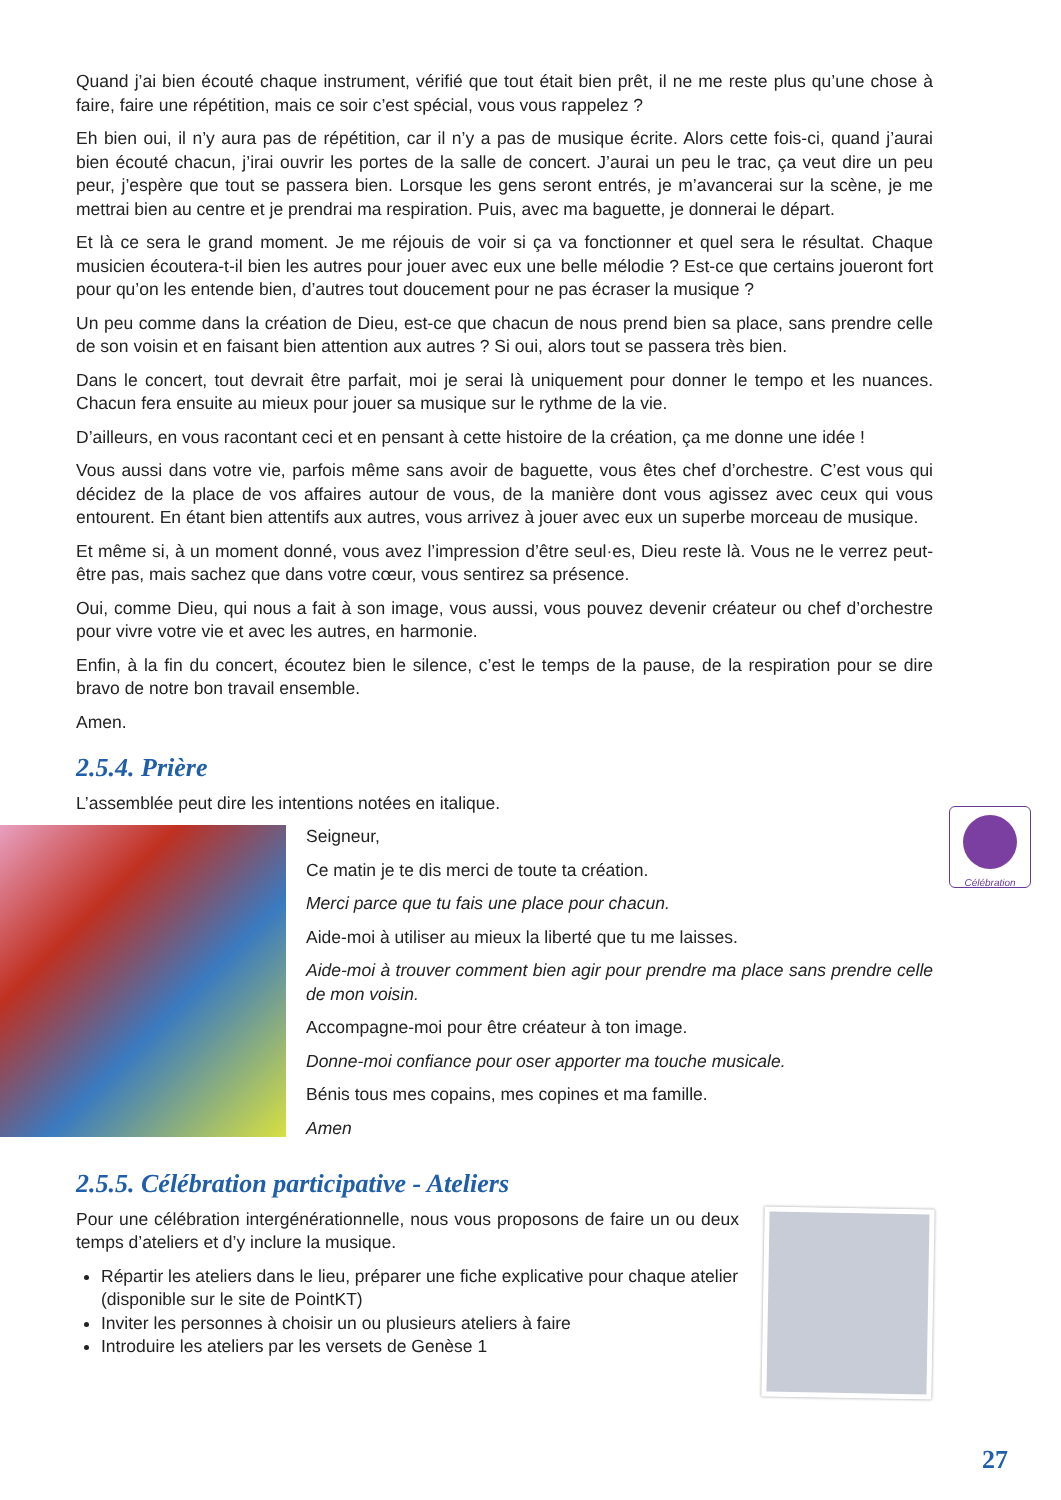Quand j’ai bien écouté chaque instrument, vérifié que tout était bien prêt, il ne me reste plus qu’une chose à faire, faire une répétition, mais ce soir c’est spécial, vous vous rappelez ?
Eh bien oui, il n’y aura pas de répétition, car il n’y a pas de musique écrite. Alors cette fois-ci, quand j’aurai bien écouté chacun, j’irai ouvrir les portes de la salle de concert. J’aurai un peu le trac, ça veut dire un peu peur, j’espère que tout se passera bien. Lorsque les gens seront entrés, je m’avancerai sur la scène, je me mettrai bien au centre et je prendrai ma respiration. Puis, avec ma baguette, je donnerai le départ.
Et là ce sera le grand moment. Je me réjouis de voir si ça va fonctionner et quel sera le résultat. Chaque musicien écoutera-t-il bien les autres pour jouer avec eux une belle mélodie ? Est-ce que certains joueront fort pour qu’on les entende bien, d’autres tout doucement pour ne pas écraser la musique ?
Un peu comme dans la création de Dieu, est-ce que chacun de nous prend bien sa place, sans prendre celle de son voisin et en faisant bien attention aux autres ? Si oui, alors tout se passera très bien.
Dans le concert, tout devrait être parfait, moi je serai là uniquement pour donner le tempo et les nuances. Chacun fera ensuite au mieux pour jouer sa musique sur le rythme de la vie.
D’ailleurs, en vous racontant ceci et en pensant à cette histoire de la création, ça me donne une idée !
Vous aussi dans votre vie, parfois même sans avoir de baguette, vous êtes chef d’orchestre. C’est vous qui décidez de la place de vos affaires autour de vous, de la manière dont vous agissez avec ceux qui vous entourent. En étant bien attentifs aux autres, vous arrivez à jouer avec eux un superbe morceau de musique.
Et même si, à un moment donné, vous avez l’impression d’être seul·es, Dieu reste là. Vous ne le verrez peut-être pas, mais sachez que dans votre cœur, vous sentirez sa présence.
Oui, comme Dieu, qui nous a fait à son image, vous aussi, vous pouvez devenir créateur ou chef d’orchestre pour vivre votre vie et avec les autres, en harmonie.
Enfin, à la fin du concert, écoutez bien le silence, c’est le temps de la pause, de la respiration pour se dire bravo de notre bon travail ensemble.
Amen.
2.5.4. Prière
L’assemblée peut dire les intentions notées en italique.
Seigneur,
Ce matin je te dis merci de toute ta création.
Merci parce que tu fais une place pour chacun.
Aide-moi à utiliser au mieux la liberté que tu me laisses.
Aide-moi à trouver comment bien agir pour prendre ma place sans prendre celle de mon voisin.
Accompagne-moi pour être créateur à ton image.
Donne-moi confiance pour oser apporter ma touche musicale.
Bénis tous mes copains, mes copines et ma famille.
Amen
2.5.5. Célébration participative - Ateliers
Pour une célébration intergénérationnelle, nous vous proposons de faire un ou deux temps d’ateliers et d’y inclure la musique.
Répartir les ateliers dans le lieu, préparer une fiche explicative pour chaque atelier (disponible sur le site de PointKT)
Inviter les personnes à choisir un ou plusieurs ateliers à faire
Introduire les ateliers par les versets de Genèse 1
Célébration
27